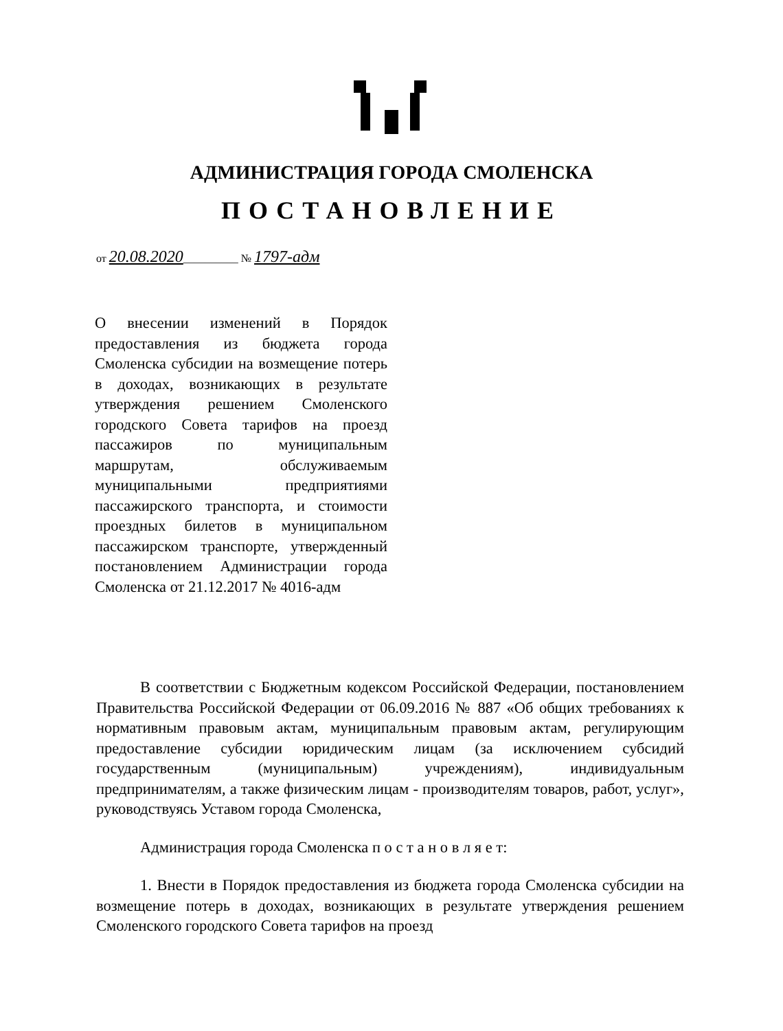АДМИНИСТРАЦИЯ ГОРОДА СМОЛЕНСКА
ПОСТАНОВЛЕНИЕ
от 20.08.2020__________ № 1797-адм
О внесении изменений в Порядок предоставления из бюджета города Смоленска субсидии на возмещение потерь в доходах, возникающих в результате утверждения решением Смоленского городского Совета тарифов на проезд пассажиров по муниципальным маршрутам, обслуживаемым муниципальными предприятиями пассажирского транспорта, и стоимости проездных билетов в муниципальном пассажирском транспорте, утвержденный постановлением Администрации города Смоленска от 21.12.2017 № 4016-адм
В соответствии с Бюджетным кодексом Российской Федерации, постановлением Правительства Российской Федерации от 06.09.2016 № 887 «Об общих требованиях к нормативным правовым актам, муниципальным правовым актам, регулирующим предоставление субсидии юридическим лицам (за исключением субсидий государственным (муниципальным) учреждениям), индивидуальным предпринимателям, а также физическим лицам - производителям товаров, работ, услуг», руководствуясь Уставом города Смоленска,
Администрация города Смоленска п о с т а н о в л я е т:
1. Внести в Порядок предоставления из бюджета города Смоленска субсидии на возмещение потерь в доходах, возникающих в результате утверждения решением Смоленского городского Совета тарифов на проезд